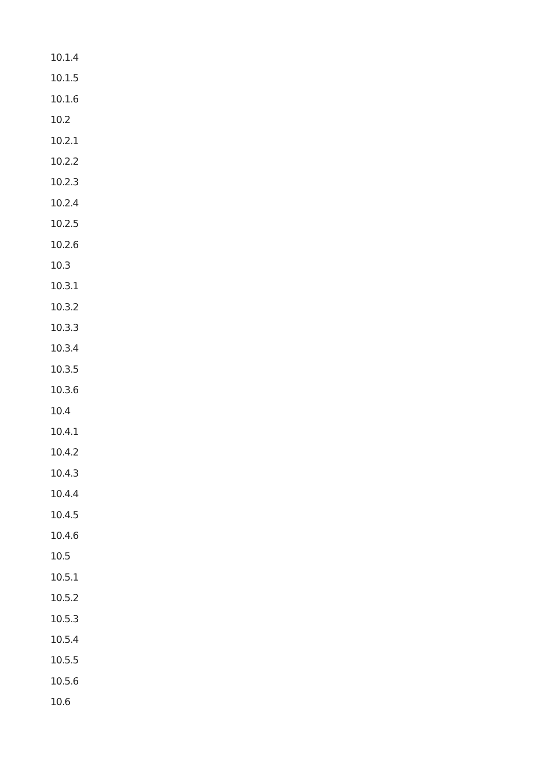10.1.4
10.1.5
10.1.6
10.2
10.2.1
10.2.2
10.2.3
10.2.4
10.2.5
10.2.6
10.3
10.3.1
10.3.2
10.3.3
10.3.4
10.3.5
10.3.6
10.4
10.4.1
10.4.2
10.4.3
10.4.4
10.4.5
10.4.6
10.5
10.5.1
10.5.2
10.5.3
10.5.4
10.5.5
10.5.6
10.6